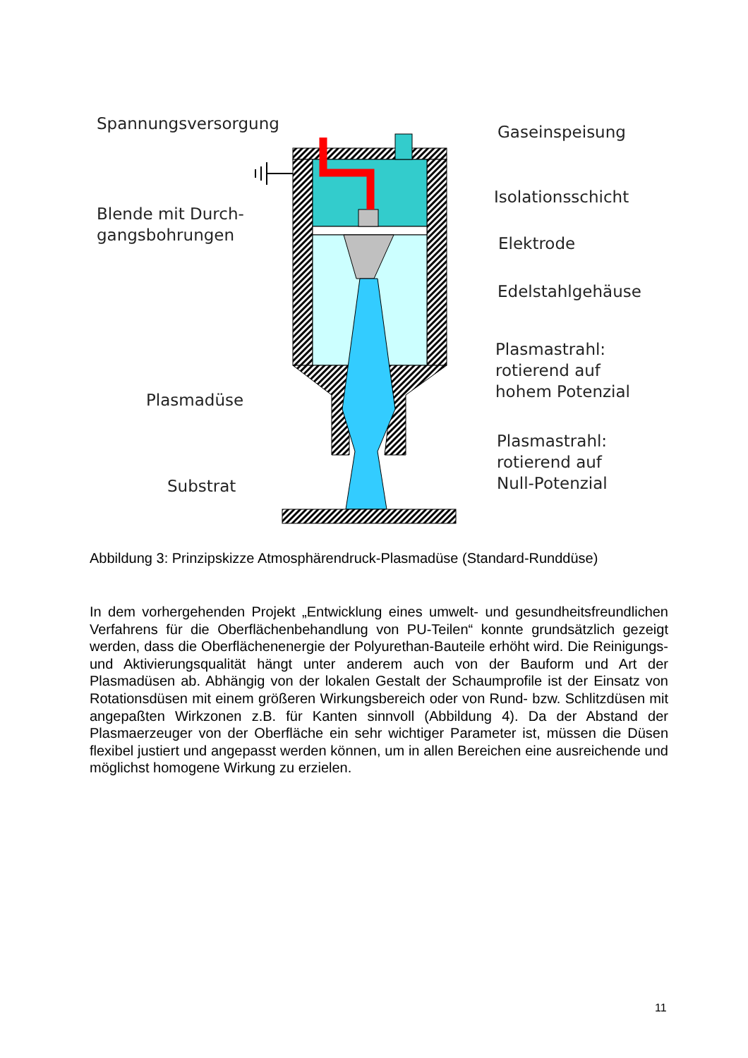Spannungsversorgung Gaseinspeisung
Isolationsschicht
Blende mit Durch-
gangsbohrungen
Elektrode
Edelstahlgehäuse
Plasmastrahl:
rotierend auf
hohem Potenzial
Plasmadüse
Plasmastrahl:
rotierend auf
Null-Potenzial
Substrat
Abbildung 3: Prinzipskizze Atmosphärendruck-Plasmadüse (Standard-Runddüse)
In dem vorhergehenden Projekt „Entwicklung eines umwelt- und gesundheitsfreundlichen Verfahrens für die Oberflächenbehandlung von PU-Teilen“ konnte grundsätzlich gezeigt werden, dass die Oberflächenenergie der Polyurethan-Bauteile erhöht wird. Die Reinigungs- und Aktivierungsqualität hängt unter anderem auch von der Bauform und Art der Plasmadüsen ab. Abhängig von der lokalen Gestalt der Schaumprofile ist der Einsatz von Rotationsdüsen mit einem größeren Wirkungsbereich oder von Rund- bzw. Schlitzdüsen mit angepaßten Wirkzonen z.B. für Kanten sinnvoll (Abbildung 4). Da der Abstand der Plasmaerzeuger von der Oberfläche ein sehr wichtiger Parameter ist, müssen die Düsen flexibel justiert und angepasst werden können, um in allen Bereichen eine ausreichende und möglichst homogene Wirkung zu erzielen.
11